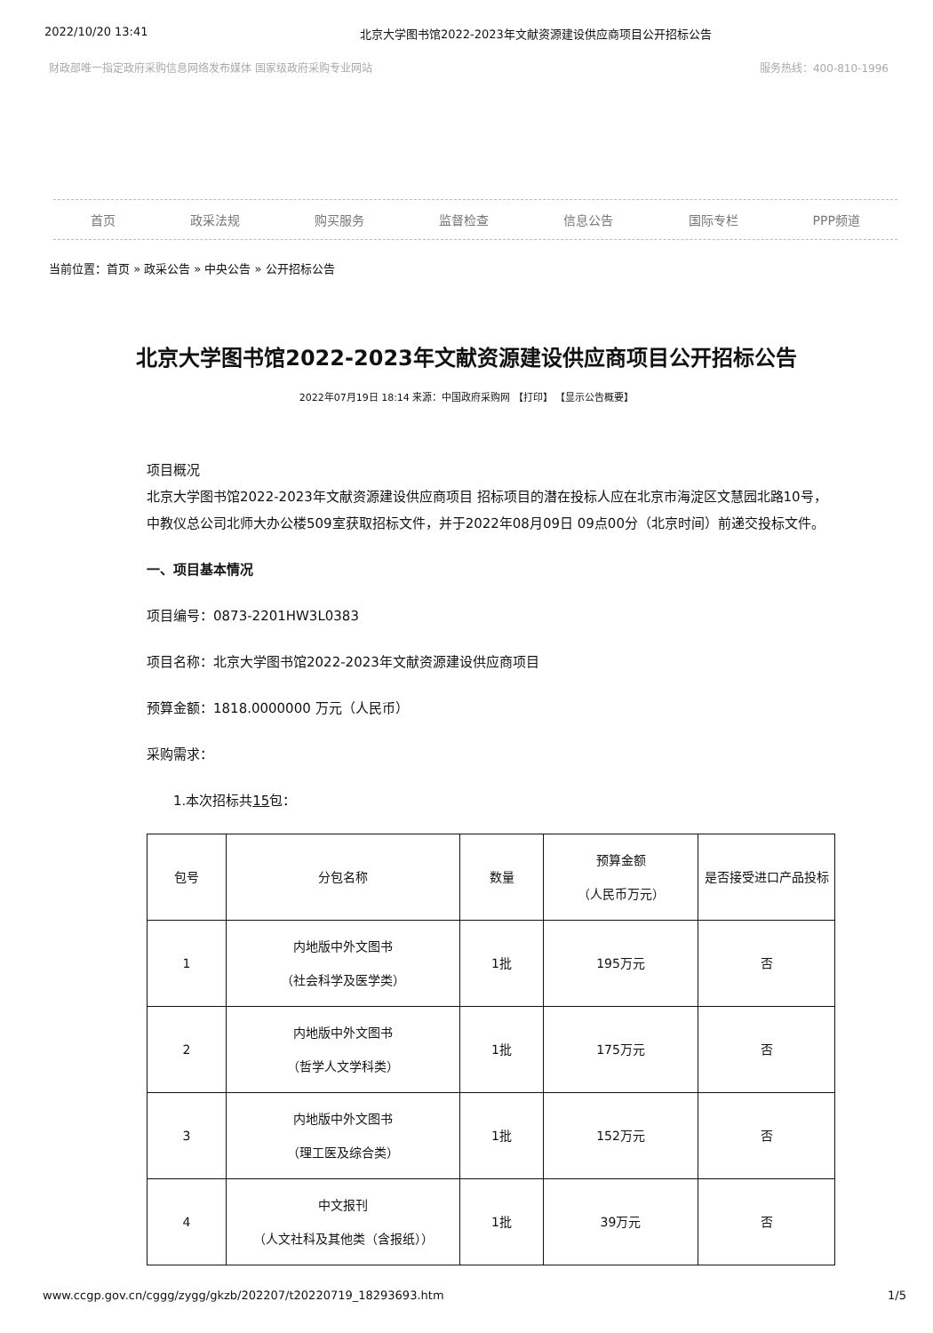2022/10/20 13:41 北京大学图书馆2022-2023年文献资源建设供应商项目公开招标公告
财政部唯一指定政府采购信息网络发布媒体 国家级政府采购专业网站 服务热线：400-810-1996
首页 政采法规 购买服务 监督检查 信息公告 国际专栏 PPP频道
当前位置：首页 » 政采公告 » 中央公告 » 公开招标公告
北京大学图书馆2022-2023年文献资源建设供应商项目公开招标公告
2022年07月19日 18:14 来源：中国政府采购网 【打印】 【显示公告概要】
项目概况
北京大学图书馆2022-2023年文献资源建设供应商项目 招标项目的潜在投标人应在北京市海淀区文慧园北路10号，中教仪总公司北师大办公楼509室获取招标文件，并于2022年08月09日 09点00分（北京时间）前递交投标文件。
一、项目基本情况
项目编号：0873-2201HW3L0383
项目名称：北京大学图书馆2022-2023年文献资源建设供应商项目
预算金额：1818.0000000 万元（人民币）
采购需求：
1.本次招标共15包：
| 包号 | 分包名称 | 数量 | 预算金额 （人民币万元） | 是否接受进口产品投标 |
| --- | --- | --- | --- | --- |
| 1 | 内地版中外文图书 （社会科学及医学类） | 1批 | 195万元 | 否 |
| 2 | 内地版中外文图书 （哲学人文学科类） | 1批 | 175万元 | 否 |
| 3 | 内地版中外文图书 （理工医及综合类） | 1批 | 152万元 | 否 |
| 4 | 中文报刊 （人文社科及其他类（含报纸）） | 1批 | 39万元 | 否 |
www.ccgp.gov.cn/cggg/zygg/gkzb/202207/t20220719_18293693.htm 1/5